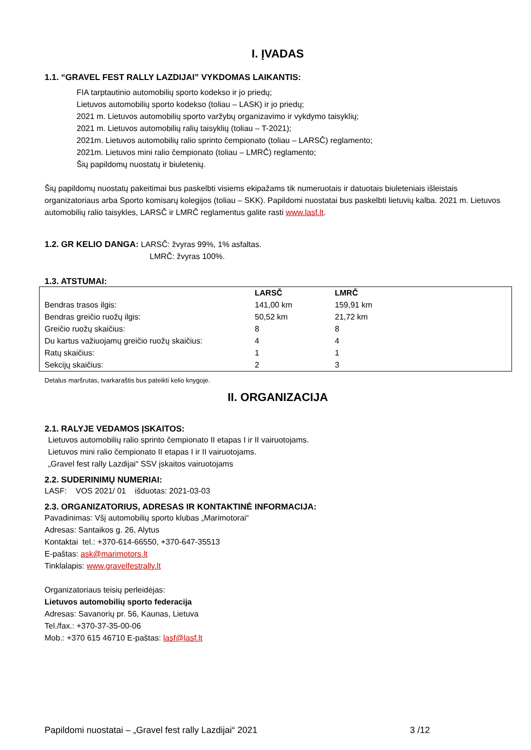I. ĮVADAS
1.1. “GRAVEL FEST RALLY LAZDIJAI” VYKDOMAS LAIKANTIS:
FIA tarptautinio automobilių sporto kodekso ir jo priedų;
Lietuvos automobilių sporto kodekso (toliau – LASK) ir jo priedų;
2021 m. Lietuvos automobilių sporto varžybų organizavimo ir vykdymo taisyklių;
2021 m. Lietuvos automobilių ralių taisyklių (toliau – T-2021);
2021m. Lietuvos automobilių ralio sprinto čempionato (toliau – LARSČ) reglamento;
2021m. Lietuvos mini ralio čempionato (toliau – LMRČ) reglamento;
Šių papildomų nuostatų ir biuletenių.
Šių papildomų nuostatų pakeitimai bus paskelbti visiems ekipažams tik numeruotais ir datuotais biuleteniais išleistais organizatoriaus arba Sporto komisarų kolegijos (toliau – SKK). Papildomi nuostatai bus paskelbti lietuvių kalba. 2021 m. Lietuvos automobilių ralio taisykles, LARSČ ir LMRČ reglamentus galite rasti www.lasf.lt.
1.2. GR KELIO DANGA: LARSČ: žvyras 99%, 1% asfaltas.
LMRČ: žvyras 100%.
1.3. ATSTUMAI:
| | LARSČ | LMRČ |
| --- | --- | --- |
| Bendras trasos ilgis: | 141,00 km | 159,91 km |
| Bendras greičio ruožų ilgis: | 50,52 km | 21,72 km |
| Greičio ruožų skaičius: | 8 | 8 |
| Du kartus važiuojamų greičio ruožų skaičius: | 4 | 4 |
| Ratų skaičius: | 1 | 1 |
| Sekcijų skaičius: | 2 | 3 |
Detalus maršrutas, tvarkaraštis bus pateikti kelio knygoje.
II. ORGANIZACIJA
2.1. RALYJE VEDAMOS ĮSKAITOS:
Lietuvos automobilių ralio sprinto čempionato II etapas I ir II vairuotojams.
Lietuvos mini ralio čempionato II etapas I ir II vairuotojams.
„Gravel fest rally Lazdijai“ SSV įskaitos vairuotojams
2.2. SUDERINIMŲ NUMERIAI:
LASF: VOS 2021/ 01 išduotas: 2021-03-03
2.3. ORGANIZATORIUS, ADRESAS IR KONTAKTINĖ INFORMACIJA:
Pavadinimas: Všį automobilių sporto klubas „Marimotorai“
Adresas: Santaikos g. 26, Alytus
Kontaktai tel.: +370-614-66550, +370-647-35513
E-paštas: ask@marimotors.lt
Tinklalapis: www.gravelfestrally.lt
Organizatoriaus teisių perleidėjas:
Lietuvos automobilių sporto federacija
Adresas: Savanorių pr. 56, Kaunas, Lietuva
Tel./fax.: +370-37-35-00-06
Mob.: +370 615 46710 E-paštas: lasf@lasf.lt
Papildomi nuostatai – „Gravel fest rally Lazdijai“ 2021 3 /12